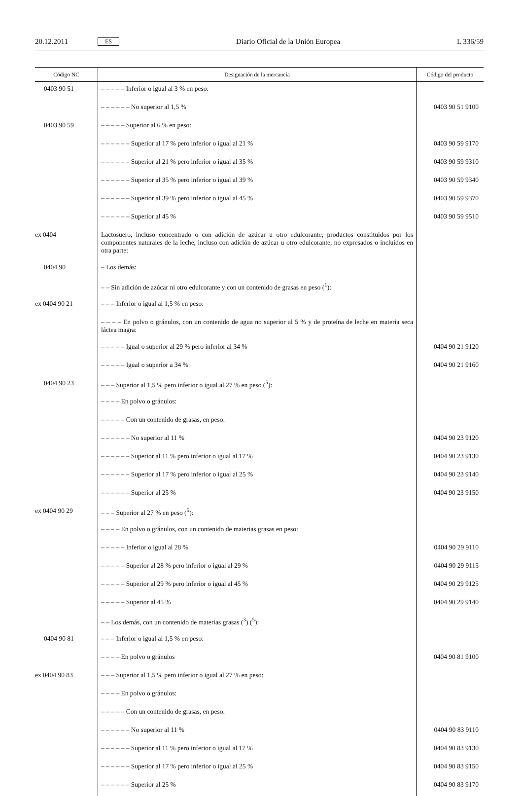20.12.2011 ES Diario Oficial de la Unión Europea L 336/59
| Código NC | Designación de la mercancía | Código del producto |
| --- | --- | --- |
| 0403 90 51 | – – – – – Inferior o igual al 3 % en peso: | |
| | – – – – – – No superior al 1,5 % | 0403 90 51 9100 |
| 0403 90 59 | – – – – – Superior al 6 % en peso: | |
| | – – – – – – Superior al 17 % pero inferior o igual al 21 % | 0403 90 59 9170 |
| | – – – – – – Superior al 21 % pero inferior o igual al 35 % | 0403 90 59 9310 |
| | – – – – – – Superior al 35 % pero inferior o igual al 39 % | 0403 90 59 9340 |
| | – – – – – – Superior al 39 % pero inferior o igual al 45 % | 0403 90 59 9370 |
| | – – – – – – Superior al 45 % | 0403 90 59 9510 |
| ex 0404 | Lactosuero, incluso concentrado o con adición de azúcar u otro edulcorante; productos constituidos por los componentes naturales de la leche, incluso con adición de azúcar u otro edulcorante, no expresados o incluidos en otra parte: | |
| 0404 90 | – Los demás: | |
| | – – Sin adición de azúcar ni otro edulcorante y con un contenido de grasas en peso (<sup>1</sup>): | |
| ex 0404 90 21 | – – – Inferior o igual al 1,5 % en peso: | |
| | – – – – En polvo o gránulos, con un contenido de agua no superior al 5 % y de proteína de leche en materia seca láctea magra: | |
| | – – – – – Igual o superior al 29 % pero inferior al 34 % | 0404 90 21 9120 |
| | – – – – – Igual o superior a 34 % | 0404 90 21 9160 |
| 0404 90 23 | – – – Superior al 1,5 % pero inferior o igual al 27 % en peso (<sup>5</sup>): | |
| | – – – – En polvo o gránulos: | |
| | – – – – – Con un contenido de grasas, en peso: | |
| | – – – – – – No superior al 11 % | 0404 90 23 9120 |
| | – – – – – – Superior al 11 % pero inferior o igual al 17 % | 0404 90 23 9130 |
| | – – – – – – Superior al 17 % pero inferior o igual al 25 % | 0404 90 23 9140 |
| | – – – – – – Superior al 25 % | 0404 90 23 9150 |
| ex 0404 90 29 | – – – Superior al 27 % en peso (<sup>5</sup>): | |
| | – – – – En polvo o gránulos, con un contenido de materias grasas en peso: | |
| | – – – – – Inferior o igual al 28 % | 0404 90 29 9110 |
| | – – – – – Superior al 28 % pero inferior o igual al 29 % | 0404 90 29 9115 |
| | – – – – – Superior al 29 % pero inferior o igual al 45 % | 0404 90 29 9125 |
| | – – – – – Superior al 45 % | 0404 90 29 9140 |
| | – – Los demás, con un contenido de materias grasas (<sup>3</sup>) (<sup>5</sup>): | |
| 0404 90 81 | – – – Inferior o igual al 1,5 % en peso: | |
| | – – – – En polvo o gránulos | 0404 90 81 9100 |
| ex 0404 90 83 | – – – Superior al 1,5 % pero inferior o igual al 27 % en peso: | |
| | – – – – En polvo o gránulos: | |
| | – – – – – Con un contenido de grasas, en peso: | |
| | – – – – – – No superior al 11 % | 0404 90 83 9110 |
| | – – – – – – Superior al 11 % pero inferior o igual al 17 % | 0404 90 83 9130 |
| | – – – – – – Superior al 17 % pero inferior o igual al 25 % | 0404 90 83 9150 |
| | – – – – – – Superior al 25 % | 0404 90 83 9170 |